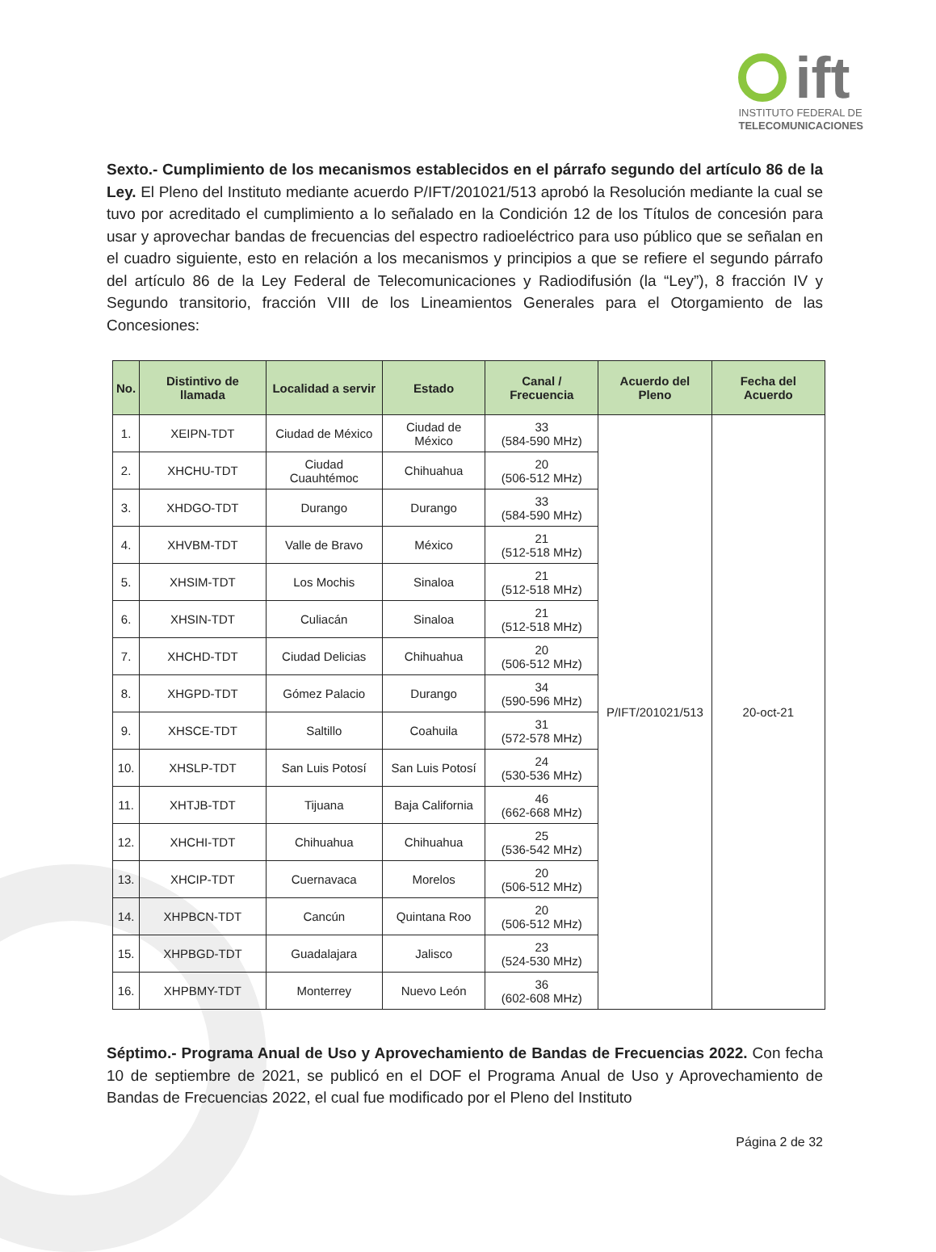ift
INSTITUTO FEDERAL DE
TELECOMUNICACIONES
Sexto.- Cumplimiento de los mecanismos establecidos en el párrafo segundo del artículo 86 de la Ley. El Pleno del Instituto mediante acuerdo P/IFT/201021/513 aprobó la Resolución mediante la cual se tuvo por acreditado el cumplimiento a lo señalado en la Condición 12 de los Títulos de concesión para usar y aprovechar bandas de frecuencias del espectro radioeléctrico para uso público que se señalan en el cuadro siguiente, esto en relación a los mecanismos y principios a que se refiere el segundo párrafo del artículo 86 de la Ley Federal de Telecomunicaciones y Radiodifusión (la “Ley”), 8 fracción IV y Segundo transitorio, fracción VIII de los Lineamientos Generales para el Otorgamiento de las Concesiones:
| No. | Distintivo de llamada | Localidad a servir | Estado | Canal / Frecuencia | Acuerdo del Pleno | Fecha del Acuerdo |
| --- | --- | --- | --- | --- | --- | --- |
| 1. | XEIPN-TDT | Ciudad de México | Ciudad de México | 33 (584-590 MHz) | P/IFT/201021/513 | 20-oct-21 |
| 2. | XHCHU-TDT | Ciudad Cuauhtémoc | Chihuahua | 20 (506-512 MHz) | | |
| 3. | XHDGO-TDT | Durango | Durango | 33 (584-590 MHz) | | |
| 4. | XHVBM-TDT | Valle de Bravo | México | 21 (512-518 MHz) | | |
| 5. | XHSIM-TDT | Los Mochis | Sinaloa | 21 (512-518 MHz) | | |
| 6. | XHSIN-TDT | Culiacán | Sinaloa | 21 (512-518 MHz) | | |
| 7. | XHCHD-TDT | Ciudad Delicias | Chihuahua | 20 (506-512 MHz) | | |
| 8. | XHGPD-TDT | Gómez Palacio | Durango | 34 (590-596 MHz) | | |
| 9. | XHSCE-TDT | Saltillo | Coahuila | 31 (572-578 MHz) | | |
| 10. | XHSLP-TDT | San Luis Potosí | San Luis Potosí | 24 (530-536 MHz) | | |
| 11. | XHTJB-TDT | Tijuana | Baja California | 46 (662-668 MHz) | | |
| 12. | XHCHI-TDT | Chihuahua | Chihuahua | 25 (536-542 MHz) | | |
| 13. | XHCIP-TDT | Cuernavaca | Morelos | 20 (506-512 MHz) | | |
| 14. | XHPBCN-TDT | Cancún | Quintana Roo | 20 (506-512 MHz) | | |
| 15. | XHPBGD-TDT | Guadalajara | Jalisco | 23 (524-530 MHz) | | |
| 16. | XHPBMY-TDT | Monterrey | Nuevo León | 36 (602-608 MHz) | | |
Séptimo.- Programa Anual de Uso y Aprovechamiento de Bandas de Frecuencias 2022. Con fecha 10 de septiembre de 2021, se publicó en el DOF el Programa Anual de Uso y Aprovechamiento de Bandas de Frecuencias 2022, el cual fue modificado por el Pleno del Instituto
Página 2 de 32